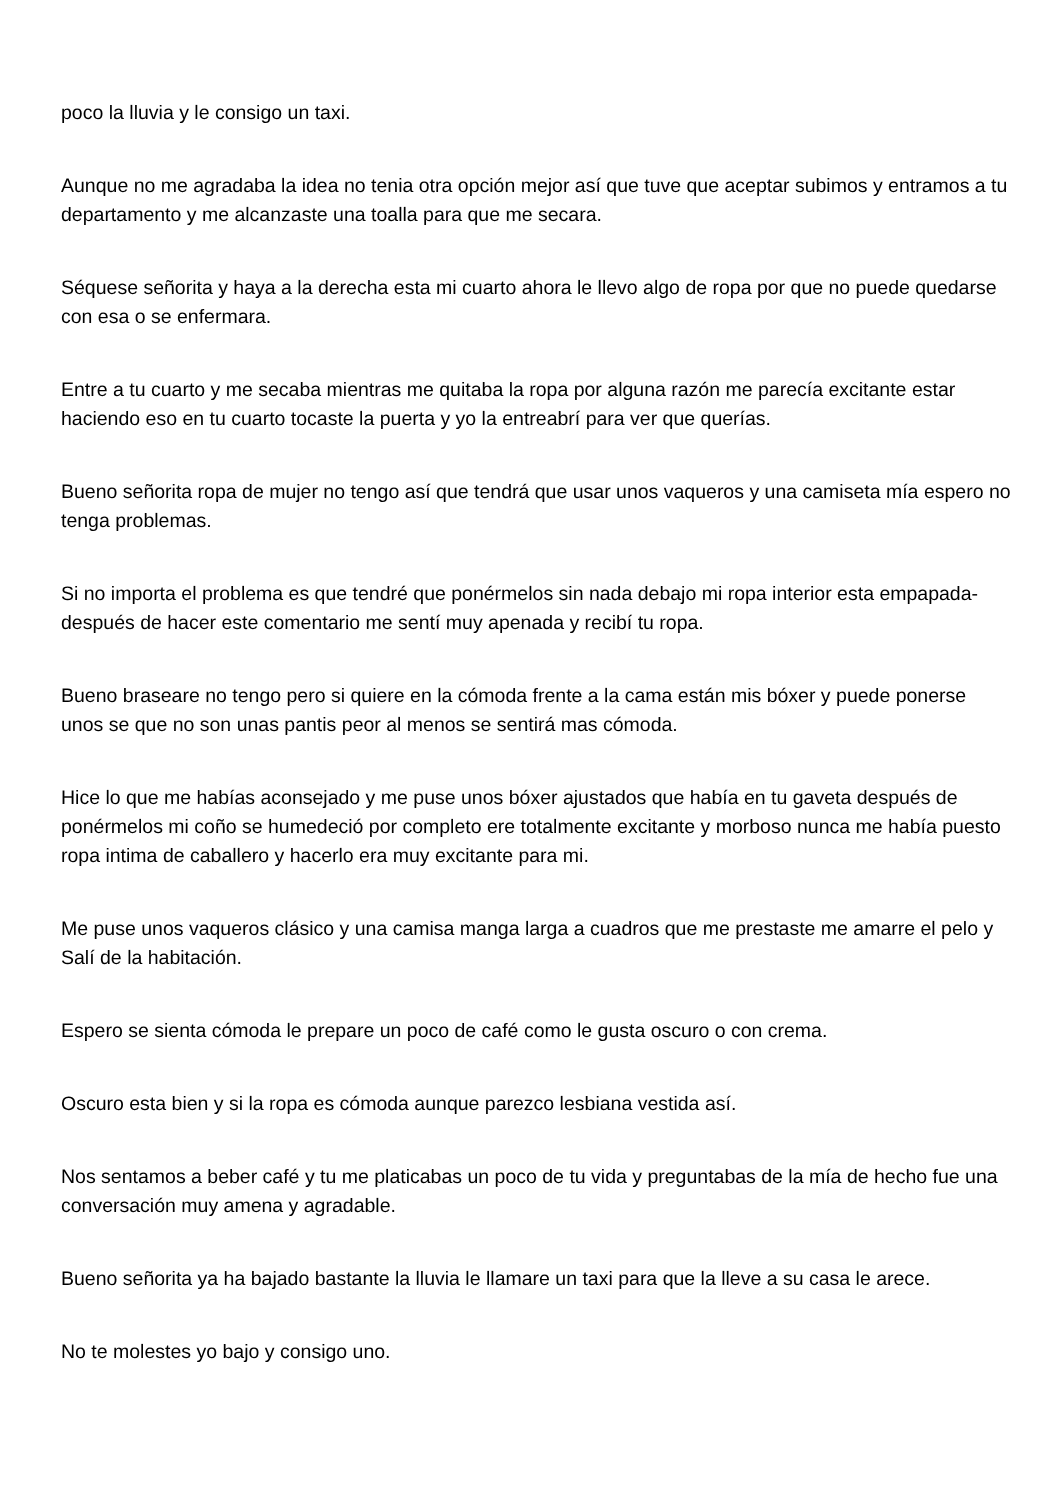poco la lluvia y le consigo un taxi.
Aunque no me agradaba la idea no tenia otra opción mejor así que tuve que aceptar subimos y entramos a tu departamento y me alcanzaste una toalla para que me secara.
Séquese señorita y haya a la derecha esta mi cuarto ahora le llevo algo de ropa por que no puede quedarse con esa o se enfermara.
Entre a tu cuarto y me secaba mientras me quitaba la ropa por alguna razón me parecía excitante estar haciendo eso en tu cuarto tocaste la puerta y yo la entreabrí para ver que querías.
Bueno señorita ropa de mujer no tengo así que tendrá que usar unos vaqueros y una camiseta mía espero no tenga problemas.
Si no importa el problema es que tendré que ponérmelos sin nada debajo mi ropa interior esta empapada-después de hacer este comentario me sentí muy apenada y recibí tu ropa.
Bueno braseare no tengo pero si quiere en la cómoda frente a la cama están mis bóxer y puede ponerse unos se que no son unas pantis peor al menos se sentirá mas cómoda.
Hice lo que me habías aconsejado y me puse unos bóxer ajustados que había en tu gaveta después de ponérmelos mi coño se humedeció por completo ere totalmente excitante y morboso nunca me había puesto ropa intima de caballero y hacerlo era muy excitante para mi.
Me puse unos vaqueros clásico y una camisa manga larga a cuadros que me prestaste me amarre el pelo y Salí de la habitación.
Espero se sienta cómoda le prepare un poco de café como le gusta oscuro o con crema.
Oscuro esta bien y si la ropa es cómoda aunque parezco lesbiana vestida así.
Nos sentamos a beber café y tu me platicabas un poco de tu vida y preguntabas de la mía de hecho fue una conversación muy amena y agradable.
Bueno señorita ya ha bajado bastante la lluvia le llamare un taxi para que la lleve a su casa le arece.
No te molestes yo bajo y consigo uno.